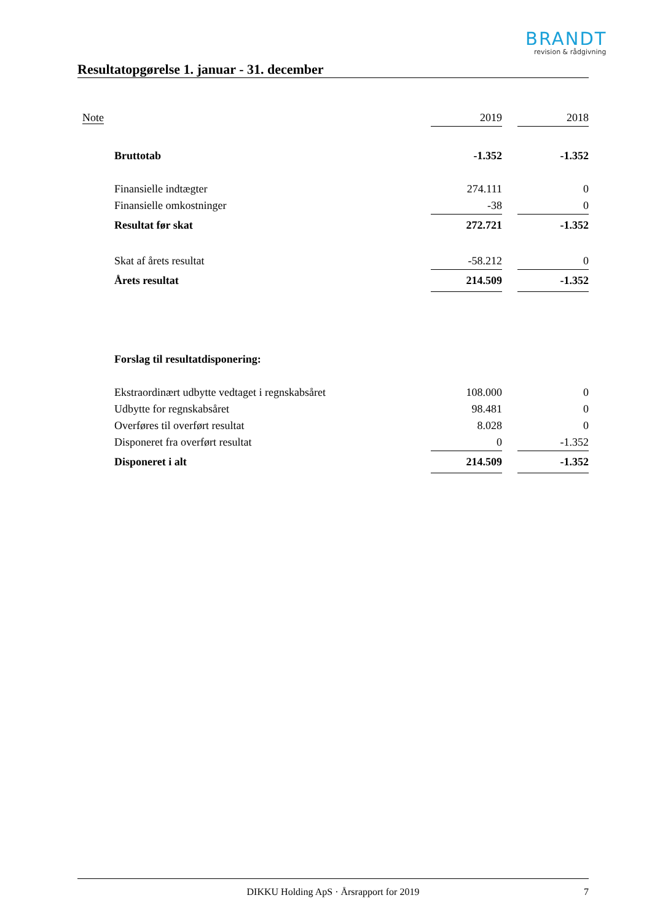BRANDT
revision & rådgivning
Resultatopgørelse 1. januar - 31. december
| Note | | 2019 | | 2018 |
| | Bruttotab | -1.352 | | -1.352 |
| | Finansielle indtægter | 274.111 | | 0 |
| | Finansielle omkostninger | -38 | | 0 |
| | Resultat før skat | 272.721 | | -1.352 |
| | Skat af årets resultat | -58.212 | | 0 |
| | Årets resultat | 214.509 | | -1.352 |
| | Forslag til resultatdisponering: | | | |
| | Ekstraordinært udbytte vedtaget i regnskabsåret | 108.000 | | 0 |
| | Udbytte for regnskabsåret | 98.481 | | 0 |
| | Overføres til overført resultat | 8.028 | | 0 |
| | Disponeret fra overført resultat | 0 | | -1.352 |
| | Disponeret i alt | 214.509 | | -1.352 |
DIKKU Holding ApS · Årsrapport for 2019 7